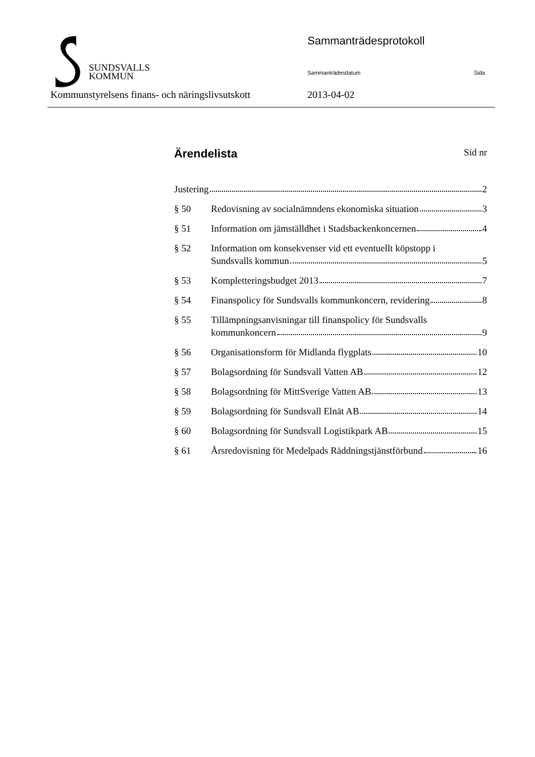SUNDSVALLS
KOMMUN
Sammanträdesprotokoll
Sammanträdesdatum Sida
Kommunstyrelsens finans- och näringslivsutskott
2013-04-02
Ärendelista Sid nr
Justering 2
§ 50 Redovisning av socialnämndens ekonomiska situation 3
§ 51 Information om jämställdhet i Stadsbackenkoncernen 4
§ 52 Information om konsekvenser vid ett eventuellt köpstopp i
Sundsvalls kommun 5
§ 53 Kompletteringsbudget 2013 7
§ 54 Finanspolicy för Sundsvalls kommunkoncern, revidering 8
§ 55 Tillämpningsanvisningar till finanspolicy för Sundsvalls
kommunkoncern 9
§ 56 Organisationsform för Midlanda flygplats 10
§ 57 Bolagsordning för Sundsvall Vatten AB 12
§ 58 Bolagsordning för MittSverige Vatten AB 13
§ 59 Bolagsordning för Sundsvall Elnät AB 14
§ 60 Bolagsordning för Sundsvall Logistikpark AB 15
§ 61 Årsredovisning för Medelpads Räddningstjänstförbund 16